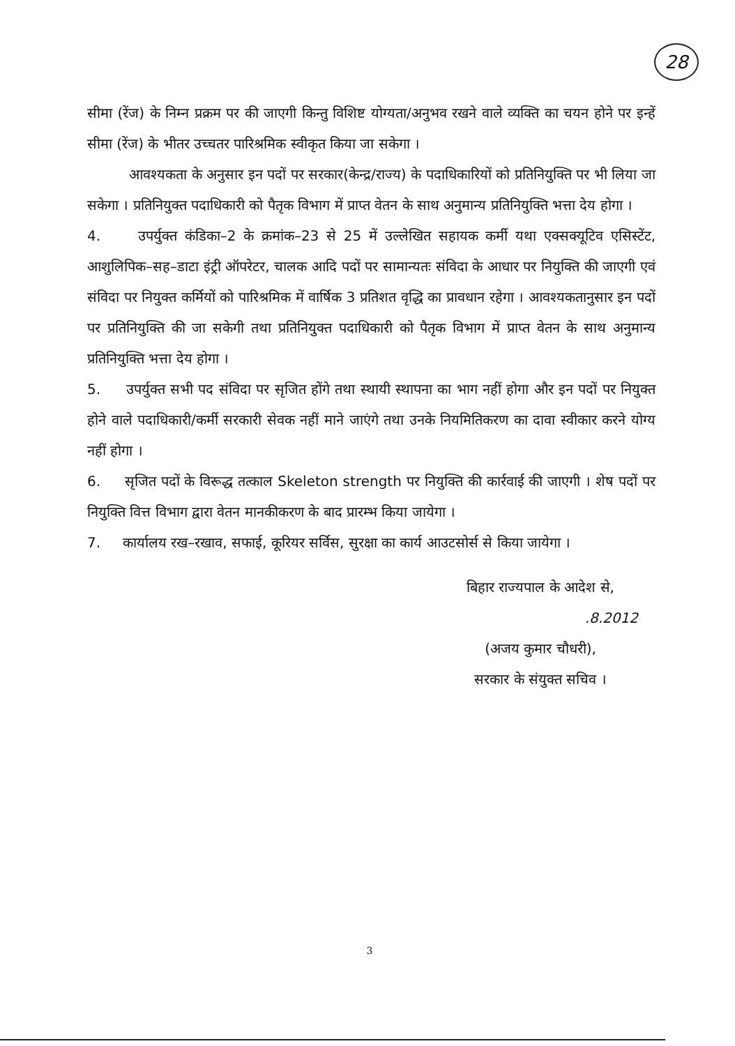28
सीमा (रेंज) के निम्न प्रक्रम पर की जाएगी किन्तु विशिष्ट योग्यता/अनुभव रखने वाले व्यक्ति का चयन होने पर इन्हें सीमा (रेंज) के भीतर उच्चतर पारिश्रमिक स्वीकृत किया जा सकेगा ।
आवश्यकता के अनुसार इन पदों पर सरकार(केन्द्र/राज्य) के पदाधिकारियों को प्रतिनियुक्ति पर भी लिया जा सकेगा । प्रतिनियुक्त पदाधिकारी को पैतृक विभाग में प्राप्त वेतन के साथ अनुमान्य प्रतिनियुक्ति भत्ता देय होगा ।
4. उपर्युक्त कंडिका–2 के क्रमांक–23 से 25 में उल्लेखित सहायक कर्मी यथा एक्सक्यूटिव एसिस्टेंट, आशुलिपिक–सह–डाटा इंट्री ऑपरेटर, चालक आदि पदों पर सामान्यतः संविदा के आधार पर नियुक्ति की जाएगी एवं संविदा पर नियुक्त कर्मियों को पारिश्रमिक में वार्षिक 3 प्रतिशत वृद्धि का प्रावधान रहेगा । आवश्यकतानुसार इन पदों पर प्रतिनियुक्ति की जा सकेगी तथा प्रतिनियुक्त पदाधिकारी को पैतृक विभाग में प्राप्त वेतन के साथ अनुमान्य प्रतिनियुक्ति भत्ता देय होगा ।
5. उपर्युक्त सभी पद संविदा पर सृजित होंगे तथा स्थायी स्थापना का भाग नहीं होगा और इन पदों पर नियुक्त होने वाले पदाधिकारी/कर्मी सरकारी सेवक नहीं माने जाएंगे तथा उनके नियमितिकरण का दावा स्वीकार करने योग्य नहीं होगा ।
6. सृजित पदों के विरूद्ध तत्काल Skeleton strength पर नियुक्ति की कार्रवाई की जाएगी । शेष पदों पर नियुक्ति वित्त विभाग द्वारा वेतन मानकीकरण के बाद प्रारम्भ किया जायेगा ।
7. कार्यालय रख–रखाव, सफाई, कूरियर सर्विस, सुरक्षा का कार्य आउटसोर्स से किया जायेगा ।
बिहार राज्यपाल के आदेश से,
.8.2012
(अजय कुमार चौधरी),
सरकार के संयुक्त सचिव ।
3